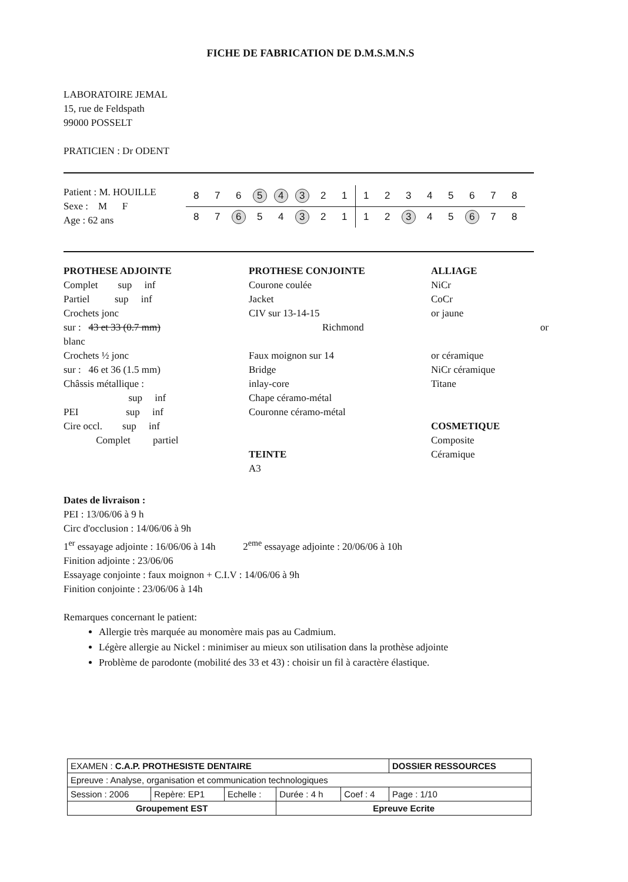FICHE DE FABRICATION DE D.M.S.M.N.S
LABORATOIRE JEMAL
15, rue de Feldspath
99000 POSSELT
PRATICIEN : Dr ODENT
Patient : M. HOUILLE
Sexe : M F
Age : 62 ans
| 8 | 7 | 6 | 5 | 4 | 3 | 2 | 1 | 1 | 2 | 3 | 4 | 5 | 6 | 7 | 8 |
| 8 | 7 | 6 | 5 | 4 | 3 | 2 | 1 | 1 | 2 | 3 | 4 | 5 | 6 | 7 | 8 |
PROTHESE ADJOINTE
Complet sup inf
Partiel sup inf
Crochets jonc
sur : 43 et 33 (0.7 mm)
blanc
Crochets ½ jonc
sur : 46 et 36 (1.5 mm)
Châssis métallique :
sup inf
PEI sup inf
Cire occl. sup inf
Complet partiel
PROTHESE CONJOINTE
Courone coulée
Jacket
CIV sur 13-14-15
Richmond
Faux moignon sur 14
Bridge
inlay-core
Chape céramo-métal
Couronne céramo-métal
TEINTE
A3
ALLIAGE
NiCr
CoCr
or jaune
or
or céramique
NiCr céramique
Titane
COSMETIQUE
Composite
Céramique
Dates de livraison :
PEI : 13/06/06 à 9 h
Circ d'occlusion : 14/06/06 à 9h
1<sup>er</sup> essayage adjointe : 16/06/06 à 14h 2<sup>eme</sup> essayage adjointe : 20/06/06 à 10h
Finition adjointe : 23/06/06
Essayage conjointe : faux moignon + C.I.V : 14/06/06 à 9h
Finition conjointe : 23/06/06 à 14h
Remarques concernant le patient:
Allergie très marquée au monomère mais pas au Cadmium.
Légère allergie au Nickel : minimiser au mieux son utilisation dans la prothèse adjointe
Problème de parodonte (mobilité des 33 et 43) : choisir un fil à caractère élastique.
| EXAMEN : C.A.P. PROTHESISTE DENTAIRE | | | | | DOSSIER RESSOURCES |
| Epreuve : Analyse, organisation et communication technologiques | | | | | |
| Session : 2006 | Repère: EP1 | Echelle : | Durée : 4 h | Coef : 4 | Page : 1/10 |
| Groupement EST | | | Epreuve Ecrite | | |